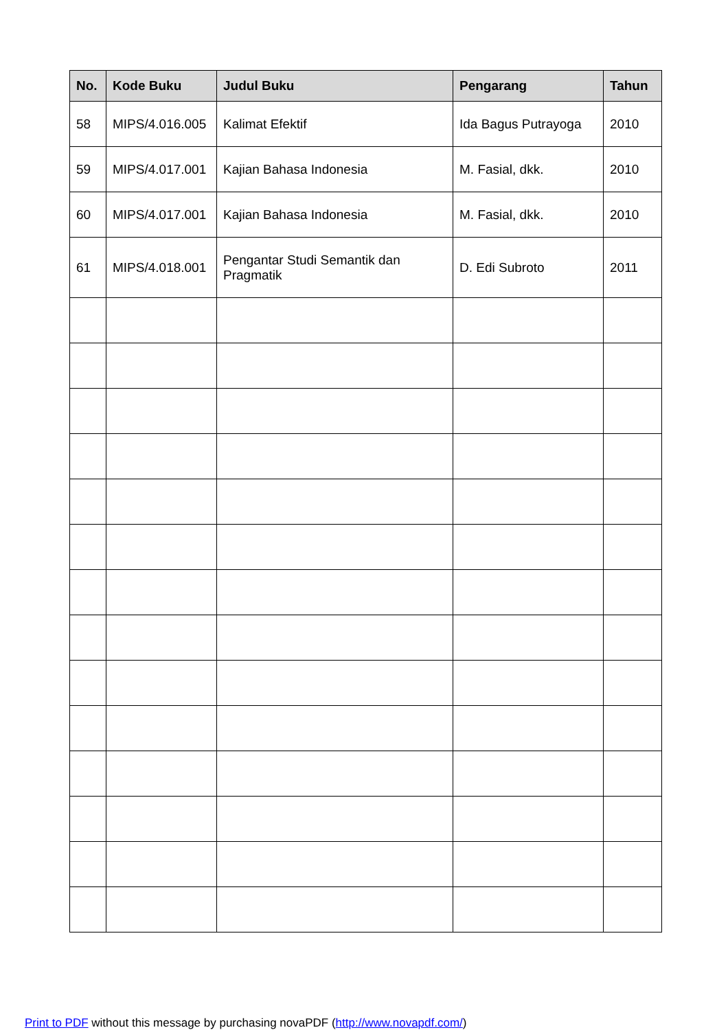| No. | Kode Buku | Judul Buku | Pengarang | Tahun |
| --- | --- | --- | --- | --- |
| 58 | MIPS/4.016.005 | Kalimat Efektif | Ida Bagus Putrayoga | 2010 |
| 59 | MIPS/4.017.001 | Kajian Bahasa Indonesia | M. Fasial, dkk. | 2010 |
| 60 | MIPS/4.017.001 | Kajian Bahasa Indonesia | M. Fasial, dkk. | 2010 |
| 61 | MIPS/4.018.001 | Pengantar Studi Semantik dan Pragmatik | D. Edi Subroto | 2011 |
Print to PDF without this message by purchasing novaPDF (http://www.novapdf.com/)